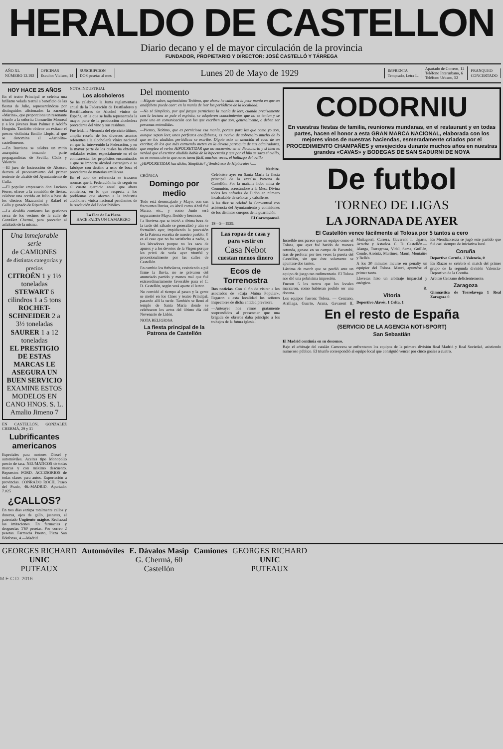HERALDO DE CASTELLON
Diario decano y el de mayor circulación de la provincia
FUNDADOR, PROPIETARIO Y DIRECTOR: JOSÉ CASTELLÓ Y TÁRREGA
AÑO XL
NÚMERO 12.192
OFICINAS
Escultor Viciano, 14
SUSCRIPCION
DOS pesetas al mes
Lunes 20 de Mayo de 1929
IMPRENTA
Temprado, Letra L.
Apartado de Correos, 12
Teléfono Interurbano, 6
Teléfono Urbano, 52
FRANQUEO
CONCERTADO
HOY HACE 25 AÑOS
En el teatro Principal se celebra una brillante velada teatral a beneficio de las fiestas de Julio, representándose por distinguidos aficionados la zarzuela «Marina», que proporciona un resonante triunfo a la señorita Consuelito Monreal y a los jóvenes Juan Palmer y Adolfo Horguin. También obtiene un exitazo el precoz violinista Emilio Llopis, al que se denomina el «Arriolita» castellonense.
—En Burriana se celebra un mitin anarquista tomando parte propagandistas de Sevilla, Cádiz y Valencia.
—El juez de Instrucción de Alcócer, decreta el procesamiento del primer teniente de alcalde del Ayuntamiento de Culla.
—El popular empresario don Luciano Ferrer, ofrece a la comisión de fiestas, celebrar una corrida en Julio a base de los diestros Mazzantini y Rafael el Gallo y ganado de Ripamilán.
—La alcaldía comienza las gestiones cerca de los vecinos de la calle de González Chermá, para proceder al asfaltado de la misma.
Una inmejorable serie
de CAMIONES
de distintas categorías y precios
CITROËN 1 y 1½ toneladas
STEWART 6 cilindros 1 a 5 tons
ROCHET-SCHNEIDER 2 a 3½ toneladas
SAURER 1 a 12 toneladas
EL PRESTIGIO DE ESTAS MARCAS LE ASEGURA UN BUEN SERVICIO
EXAMINE ESTOS MODELOS EN CANO HNOS. S. L.
Amalio Jimeno 7
EN CASTELLÓN, GONZALEZ CHERMÁ, 29 y 31
Lubrificantes americanos
Especiales para motores Diesel y automóviles. Aceites tipo Monopolio precio de tasa. NEUMATICOS de todas marcas y con máximo descuento. Repuestos FORD. ACCESORIOS de todas clases para autos. Exportación a provincias. CONRADO ROCH, Paseo del Prado, 46.-MADRID. Apartado: 7.025
¿CALLOS?
En tres días extirpa totalmente callos y durezas, ojos de gallo, juanetes, el patentado Ungüento mágico. Rechazad las imitaciones. En farmacias y droguerías 1'60 pesetas. Por correo 2 pesetas. Farmacia Puerto, Plaza San Ildefonso, 4.—Madrid.
NOTA INDUSTRIAL
Los alcoholeros
Se ha celebrado la Junta reglamentaria anual de la Federación de Destiladores y Rectificadores de Alcohol vínico de España, en la que se halla representada la mayor parte de la producción alcoholera procedente del vino y sus residuos.
Fué leída la Memoria del ejercicio último, amplia reseña de los diversos asuntos referentes a la alcoholería vínica nacional en que ha intervenido la Federación, y en la mayor parte de los cuales ha obtenido señalados éxitos, especialmente en el de contrarrestar los propósitos encaminados a que se importe alcohol extranjero o se fabrique con destino a usos de boca el procedente de materias amiláceas.
En el acto de referencia se trazaron normas que la Federación ha de seguir en el cuarto ejercicio anual que ahora comienza, en lo que respecta a los problemas que afectan a la industria alcoholera vínica nacional pendientes de la resolución del Poder Público.
La Flor de La Plana
HACE FALTA UN CAMARERO
Del momento
—Hágote saber, sapientísimo Teótimo, que ahora he caído en la peor manía en que un analfabeto puede caer: en la manía de leer los periódicos de la localidad.
—No sé Simplicio, por qué juzgas perniciosa la manía de leer, cuando precisamente con la lectura se pule el espíritu, se adquieren conocimientos que no se tenían y se pone uno en comunicación con los que escriben que son, generalmente, o deben ser personas entendidas.
—Pienso, Teótimo, que es perniciosa esa manía, porque para los que como yo son, aunque sepan leer, unos perfectos analfabetos, es motivo de sobresalto mucho de lo que en los aludidos periódicos se escribe. Dígote esto en atención al caso de un escritor, de los que más estruendo meten en la devota parroquia de sus admiradores, que emplea el verbo HIPOCRETIZAR que no encuentro en el diccionario y si bien es verdad que el escritor aludido habla de la hipocresía y que por el hilo se saca el ovillo, no es menos cierto que no es tarea fácil, muchas veces, el hallazgo del ovillo.
¿HIPOCRETIZAR has dicho, Simplicio? ¿Vendrá eso de Hipócrates?.....
Nerbite.
CRÓNICA
Domingo por medio
Todo está desencajado y Mayo, con sus frecuentes lluvias, es Abril como Abril fué Marzo, etc., y como Junio será seguramente Mayo, florido y hermoso.
La lloviznа que se inició a última hora de la tarde del sábado se generalizó y aún se formalizó ayer, impidiendo la procesión de la Patrona excelsa de nuestro pueblo. Y es el caso que no ha satisfecho a nadie, a los labradores porque no les saca de apuros y a los devotos de la Virgen porque les privó de verla ayer triunfal y procesionalmente por las calles de Castellón.
En cambio los futboleros, resistiendo a pié firme la lluvia, no se privaron del anunciado partido y menos mal que fué extraordinariamente favorable para el C. D. Castellón, según verá aparte el lector.
No convidó el tiempo al paseo y la gente se metió en los Cines y teatro Principal, pasando allí la tarde. También se llenó el templo de Santa María donde se celebraron los actos del último día del Novenario de Lidón.
NOTA RELIGIOSA
La fiesta principal de la Patrona de Castellón
Celebróse ayer en Santa María la fiesta principal de la excelsa Patrona de Castellón. Por la mañana hubo misa de Comunión, acercándose a la Mesa Divina todos los cofrades de Lidón en número incalculable de señoras y caballeros.
A las diez se celebró la Conventual con asistencia del Ayuntamiento y comisiones de los distintos cuerpos de la guarnición.
El Corresponsal.
18—5—1929.
Las ropas de casa y para vestir en
Casa Nebot
cuestan menos dinero
Ecos de Torrenostra
Dos noticias. Con el fin de visitar a los asociados de «Caja Mútua Popular», llegaron a esta localidad los señores inspectores de dicha entidad previsora.
—Anteayer nos vimos gratamente sorprendidos al presenciar que una brigada de obreros daba principio a los trabajos de la futura iglesia.
CODORNIU
En vuestras fiestas de familia, reuniones mundanas, en el restaurant y en todas partes, hacen el honor a esta GRAN MARCA NACIONAL, elaborada con los mejores vinos de nuestras haciendas, esmeradamente criados por el PROCEDIMIENTO CHAMPAÑES y envejecidos durante muchos años en nuestras grandes «CAVAS» y BODEGAS DE SAN SADURNI DE NOYA
De futbol
TORNEO DE LIGAS
LA JORNADA DE AYER
El Castellón vence fácilmente al Tolosa por 5 tantos a cero
Increíble nos parece que un equipo como el Tolosa, que ayer fué batido de manera rotunda, ganase en su campo de Berazubi, tras de perforar por tres veces la puerta del Castellón, sin que éste solamente se apuntase dos tantos.
Lástima de match que se perdió ante un equipo de juego tan rudimentario. El Tolosa nos dió una pobrísima impresión.
Fueron 5 los tantos que los locales marcaron, como hubieran podido ser una docena.
Los equipos fueron: Tolosa. — Cenzano, Arrillaga, Guarto, Arana, Gavarent II, Muñagorri, Carrera, Gavarent I, Ugarte, Arteche y Astarloa. C. D. Castellón.—Alanga, Torregrosa, Vidal, Sama, Guillén, Conde, Arróniz, Martínez, Mauri, Montañés y Bellés.
A los 30 minutos incurre en penalty un equipier del Tolosa. Mauri, apuntóse el primer tanto.
Lloveras hizo un arbitraje imparcial y enérgico.
R.
Vitoria
Deportivo Alavés, 1 Celta, 1
En Mendizorroza se jugó este partido que fué casi siempre de iniciativa local.
Coruña
Deportivo Coruña, 2 Valencia, 0
En Riazor se celebró el match del primer grupo de la segunda división Valencia-Deportivo de la Coruña.
Arbitró Cenzano deficientemente.
Zaragoza
Gimnástica de Torrelavega 1 Real Zaragoza 0.
En el resto de España
(SERVICIO DE LA AGENCIA NOTI-SPORT)
San Sebastián
El Madrid continúa en su descenso.
Bajo el arbitraje del catalán Camorera se enfrentaron los equipos de la primera división Real Madrid y Real Sociedad, asistiendo numeroso público. El triunfo correspondió al equipo local que consiguió vencer por cinco goales a cuatro.
GEORGES RICHARD
UNIC
PUTEAUX
Automóviles E. Dávalos Masip
G. Chermá, 60
Castellón
Camiones GEORGES RICHARD
UNIC
PUTEAUX
M.E.C.D. 2016